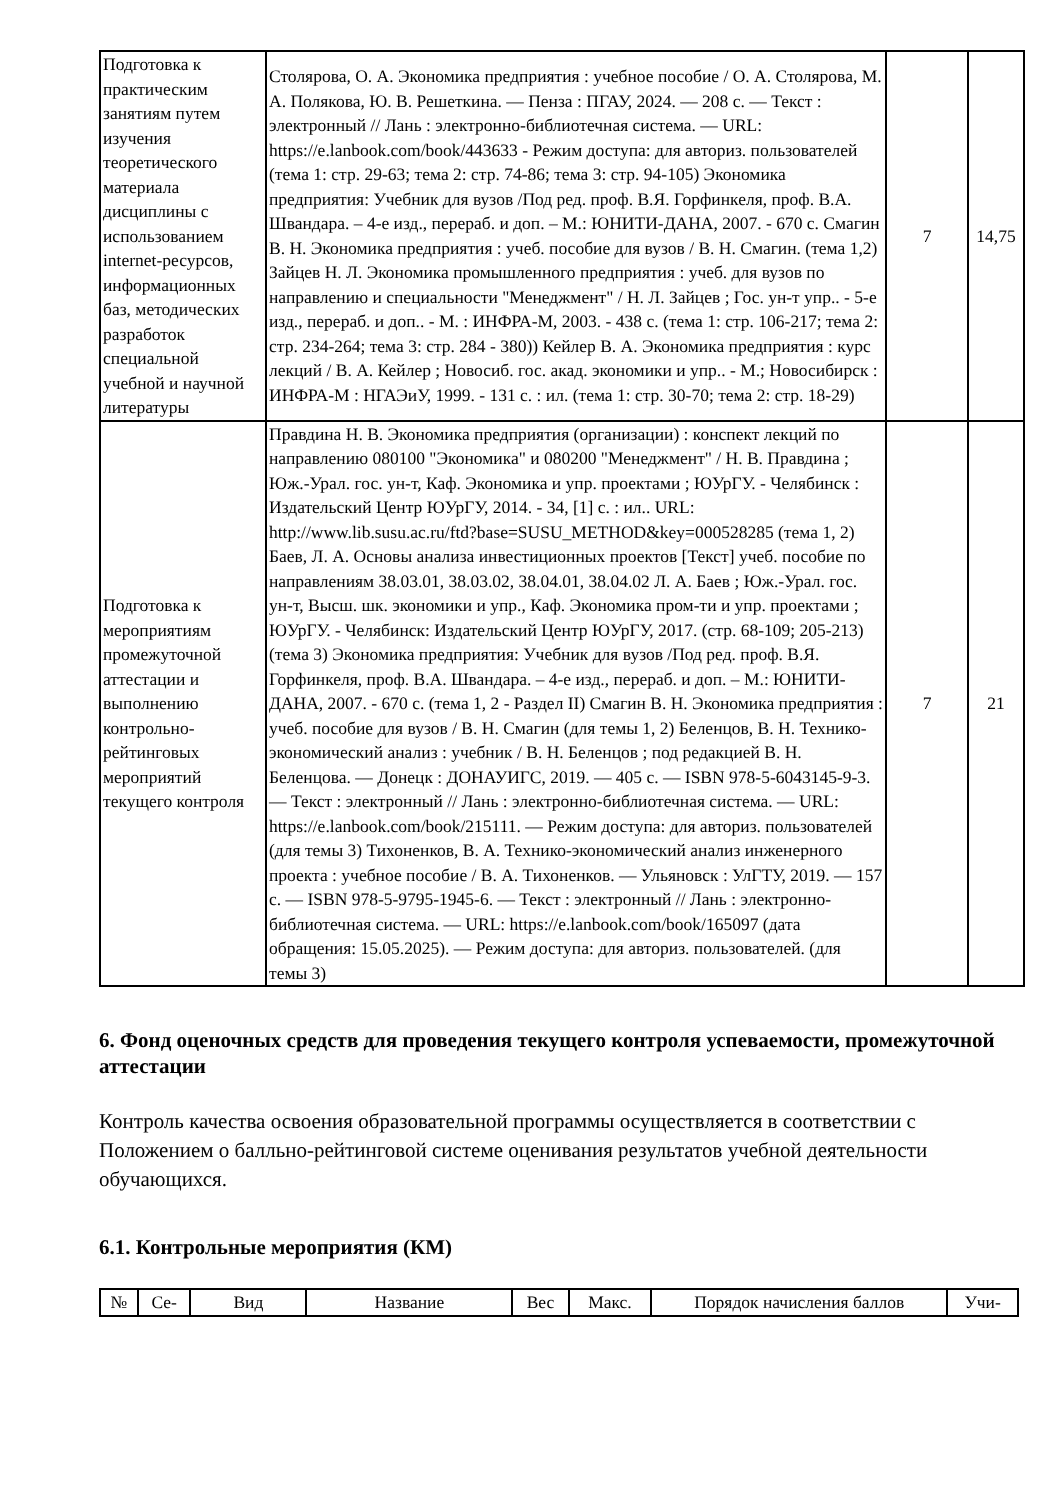| Подготовка к практическим занятиям путем изучения теоретического материала дисциплины с использованием internet-ресурсов, информационных баз, методических разработок специальной учебной и научной литературы | Столярова, О. А. Экономика предприятия : учебное пособие / О. А. Столярова, М. А. Полякова, Ю. В. Решеткина. — Пенза : ПГАУ, 2024. — 208 с. — Текст : электронный // Лань : электронно-библиотечная система. — URL: https://e.lanbook.com/book/443633 - Режим доступа: для авториз. пользователей (тема 1: стр. 29-63; тема 2: стр. 74-86; тема 3: стр. 94-105) Экономика предприятия: Учебник для вузов /Под ред. проф. В.Я. Горфинкеля, проф. В.А. Швандара. – 4-е изд., перераб. и доп. – М.: ЮНИТИ-ДАНА, 2007. - 670 с. Смагин В. Н. Экономика предприятия : учеб. пособие для вузов / В. Н. Смагин. (тема 1,2) Зайцев Н. Л. Экономика промышленного предприятия : учеб. для вузов по направлению и специальности "Менеджмент" / Н. Л. Зайцев ; Гос. ун-т упр.. - 5-е изд., перераб. и доп.. - М. : ИНФРА-М, 2003. - 438 с. (тема 1: стр. 106-217; тема 2: стр. 234-264; тема 3: стр. 284 - 380)) Кейлер В. А. Экономика предприятия : курс лекций / В. А. Кейлер ; Новосиб. гос. акад. экономики и упр.. - М.; Новосибирск : ИНФРА-М : НГАЭиУ, 1999. - 131 с. : ил. (тема 1: стр. 30-70; тема 2: стр. 18-29) | 7 | 14,75 |
| Подготовка к мероприятиям промежуточной аттестации и выполнению контрольно-рейтинговых мероприятий текущего контроля | Правдина Н. В. Экономика предприятия (организации) : конспект лекций по направлению 080100 "Экономика" и 080200 "Менеджмент" / Н. В. Правдина ; Юж.-Урал. гос. ун-т, Каф. Экономика и упр. проектами ; ЮУрГУ. - Челябинск : Издательский Центр ЮУрГУ, 2014. - 34, [1] с. : ил.. URL: http://www.lib.susu.ac.ru/ftd?base=SUSU_METHOD&key=000528285 (тема 1, 2) Баев, Л. А. Основы анализа инвестиционных проектов [Текст] учеб. пособие по направлениям 38.03.01, 38.03.02, 38.04.01, 38.04.02 Л. А. Баев ; Юж.-Урал. гос. ун-т, Высш. шк. экономики и упр., Каф. Экономика пром-ти и упр. проектами ; ЮУрГУ. - Челябинск: Издательский Центр ЮУрГУ, 2017. (стр. 68-109; 205-213) (тема 3) Экономика предприятия: Учебник для вузов /Под ред. проф. В.Я. Горфинкеля, проф. В.А. Швандара. – 4-е изд., перераб. и доп. – М.: ЮНИТИ-ДАНА, 2007. - 670 с. (тема 1, 2 - Раздел II) Смагин В. Н. Экономика предприятия : учеб. пособие для вузов / В. Н. Смагин (для темы 1, 2) Беленцов, В. Н. Технико-экономический анализ : учебник / В. Н. Беленцов ; под редакцией В. Н. Беленцова. — Донецк : ДОНАУИГС, 2019. — 405 с. — ISBN 978-5-6043145-9-3. — Текст : электронный // Лань : электронно-библиотечная система. — URL: https://e.lanbook.com/book/215111. — Режим доступа: для авториз. пользователей (для темы 3) Тихоненков, В. А. Технико-экономический анализ инженерного проекта : учебное пособие / В. А. Тихоненков. — Ульяновск : УлГТУ, 2019. — 157 с. — ISBN 978-5-9795-1945-6. — Текст : электронный // Лань : электронно-библиотечная система. — URL: https://e.lanbook.com/book/165097 (дата обращения: 15.05.2025). — Режим доступа: для авториз. пользователей. (для темы 3) | 7 | 21 |
6. Фонд оценочных средств для проведения текущего контроля успеваемости, промежуточной аттестации
Контроль качества освоения образовательной программы осуществляется в соответствии с Положением о балльно-рейтинговой системе оценивания результатов учебной деятельности обучающихся.
6.1. Контрольные мероприятия (КМ)
| № | Се- | Вид | Название | Вес | Макс. | Порядок начисления баллов | Учи- |
| --- | --- | --- | --- | --- | --- | --- | --- |